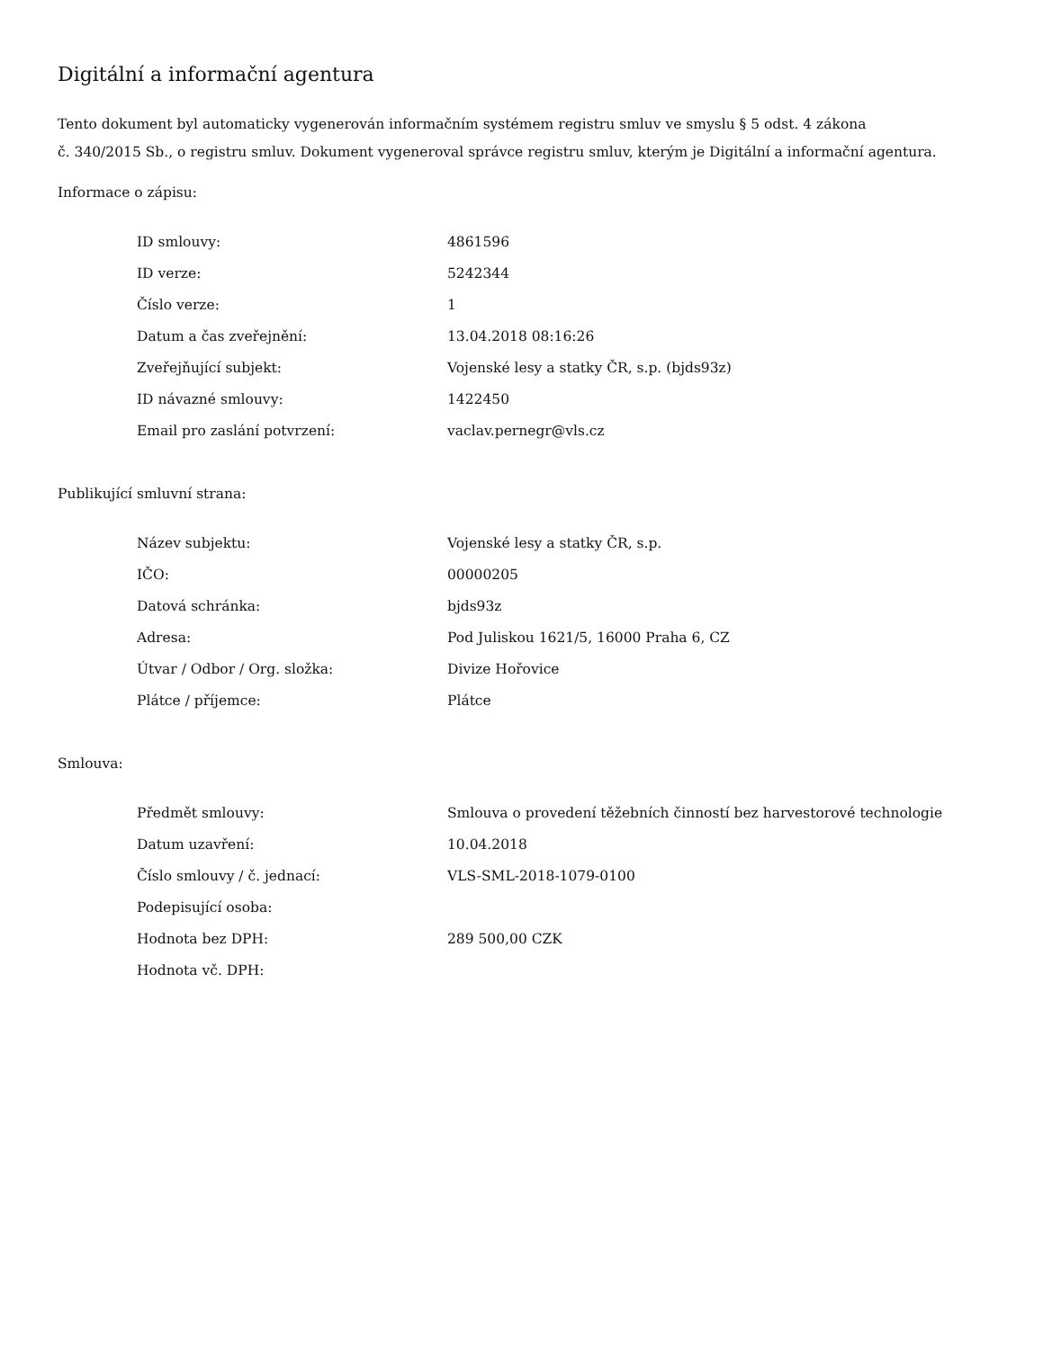Digitální a informační agentura
Tento dokument byl automaticky vygenerován informačním systémem registru smluv ve smyslu § 5 odst. 4 zákona
č. 340/2015 Sb., o registru smluv. Dokument vygeneroval správce registru smluv, kterým je Digitální a informační agentura.
Informace o zápisu:
| ID smlouvy: | 4861596 |
| ID verze: | 5242344 |
| Číslo verze: | 1 |
| Datum a čas zveřejnění: | 13.04.2018 08:16:26 |
| Zveřejňující subjekt: | Vojenské lesy a statky ČR, s.p. (bjds93z) |
| ID návazné smlouvy: | 1422450 |
| Email pro zaslání potvrzení: | vaclav.pernegr@vls.cz |
Publikující smluvní strana:
| Název subjektu: | Vojenské lesy a statky ČR, s.p. |
| IČO: | 00000205 |
| Datová schránka: | bjds93z |
| Adresa: | Pod Juliskou 1621/5, 16000 Praha 6, CZ |
| Útvar / Odbor / Org. složka: | Divize Hořovice |
| Plátce / příjemce: | Plátce |
Smlouva:
| Předmět smlouvy: | Smlouva o provedení těžebních činností bez harvestorové technologie |
| Datum uzavření: | 10.04.2018 |
| Číslo smlouvy / č. jednací: | VLS-SML-2018-1079-0100 |
| Podepisující osoba: | |
| Hodnota bez DPH: | 289 500,00 CZK |
| Hodnota vč. DPH: | |